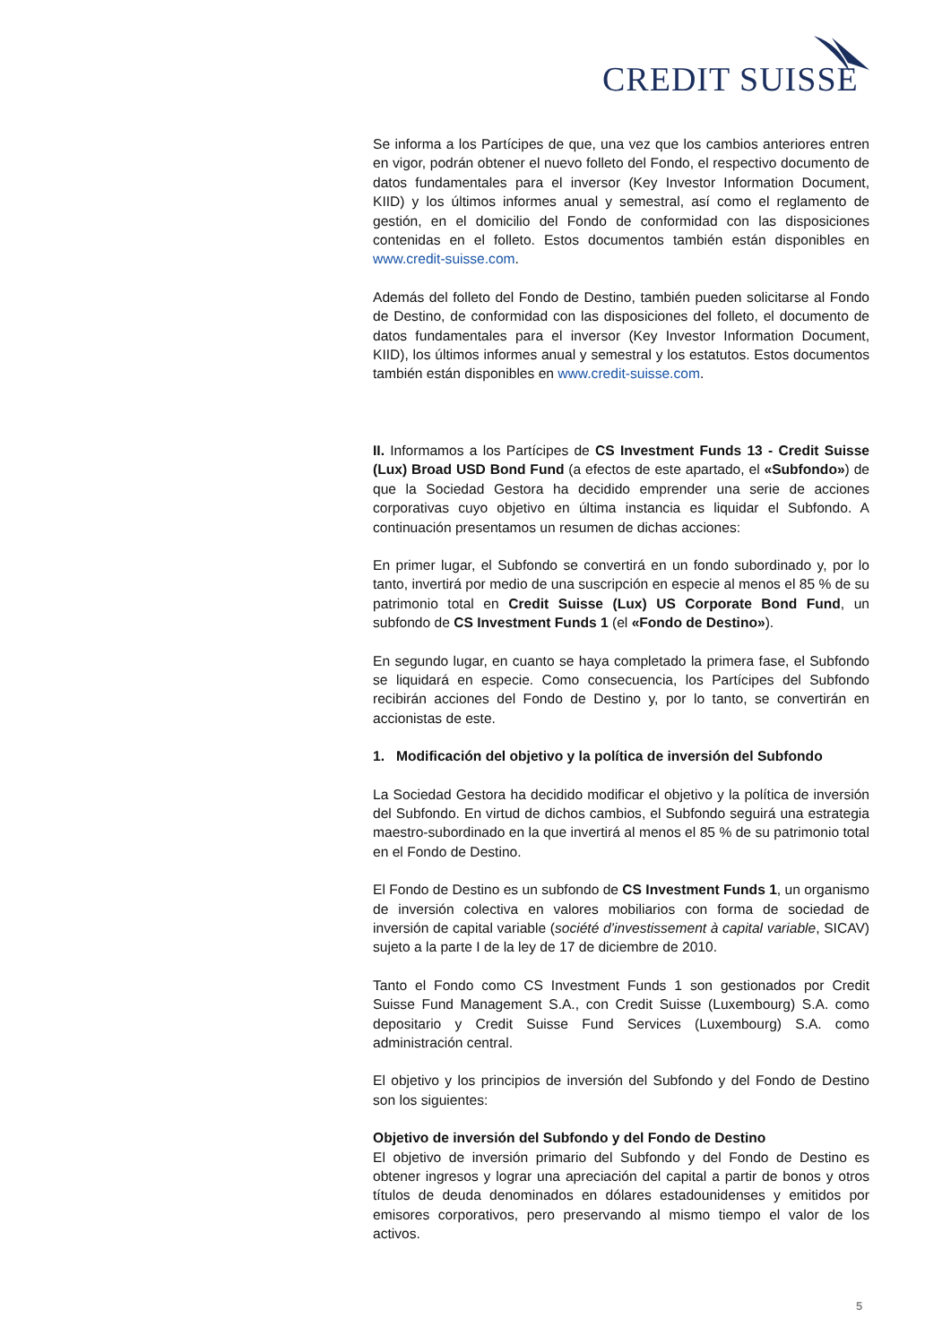CREDIT SUISSE
Se informa a los Partícipes de que, una vez que los cambios anteriores entren en vigor, podrán obtener el nuevo folleto del Fondo, el respectivo documento de datos fundamentales para el inversor (Key Investor Information Document, KIID) y los últimos informes anual y semestral, así como el reglamento de gestión, en el domicilio del Fondo de conformidad con las disposiciones contenidas en el folleto. Estos documentos también están disponibles en www.credit-suisse.com.
Además del folleto del Fondo de Destino, también pueden solicitarse al Fondo de Destino, de conformidad con las disposiciones del folleto, el documento de datos fundamentales para el inversor (Key Investor Information Document, KIID), los últimos informes anual y semestral y los estatutos. Estos documentos también están disponibles en www.credit-suisse.com.
II. Informamos a los Partícipes de CS Investment Funds 13 - Credit Suisse (Lux) Broad USD Bond Fund (a efectos de este apartado, el «Subfondo») de que la Sociedad Gestora ha decidido emprender una serie de acciones corporativas cuyo objetivo en última instancia es liquidar el Subfondo. A continuación presentamos un resumen de dichas acciones:
En primer lugar, el Subfondo se convertirá en un fondo subordinado y, por lo tanto, invertirá por medio de una suscripción en especie al menos el 85 % de su patrimonio total en Credit Suisse (Lux) US Corporate Bond Fund, un subfondo de CS Investment Funds 1 (el «Fondo de Destino»).
En segundo lugar, en cuanto se haya completado la primera fase, el Subfondo se liquidará en especie. Como consecuencia, los Partícipes del Subfondo recibirán acciones del Fondo de Destino y, por lo tanto, se convertirán en accionistas de este.
1. Modificación del objetivo y la política de inversión del Subfondo
La Sociedad Gestora ha decidido modificar el objetivo y la política de inversión del Subfondo. En virtud de dichos cambios, el Subfondo seguirá una estrategia maestro-subordinado en la que invertirá al menos el 85 % de su patrimonio total en el Fondo de Destino.
El Fondo de Destino es un subfondo de CS Investment Funds 1, un organismo de inversión colectiva en valores mobiliarios con forma de sociedad de inversión de capital variable (société d’investissement à capital variable, SICAV) sujeto a la parte I de la ley de 17 de diciembre de 2010.
Tanto el Fondo como CS Investment Funds 1 son gestionados por Credit Suisse Fund Management S.A., con Credit Suisse (Luxembourg) S.A. como depositario y Credit Suisse Fund Services (Luxembourg) S.A. como administración central.
El objetivo y los principios de inversión del Subfondo y del Fondo de Destino son los siguientes:
Objetivo de inversión del Subfondo y del Fondo de Destino
El objetivo de inversión primario del Subfondo y del Fondo de Destino es obtener ingresos y lograr una apreciación del capital a partir de bonos y otros títulos de deuda denominados en dólares estadounidenses y emitidos por emisores corporativos, pero preservando al mismo tiempo el valor de los activos.
5